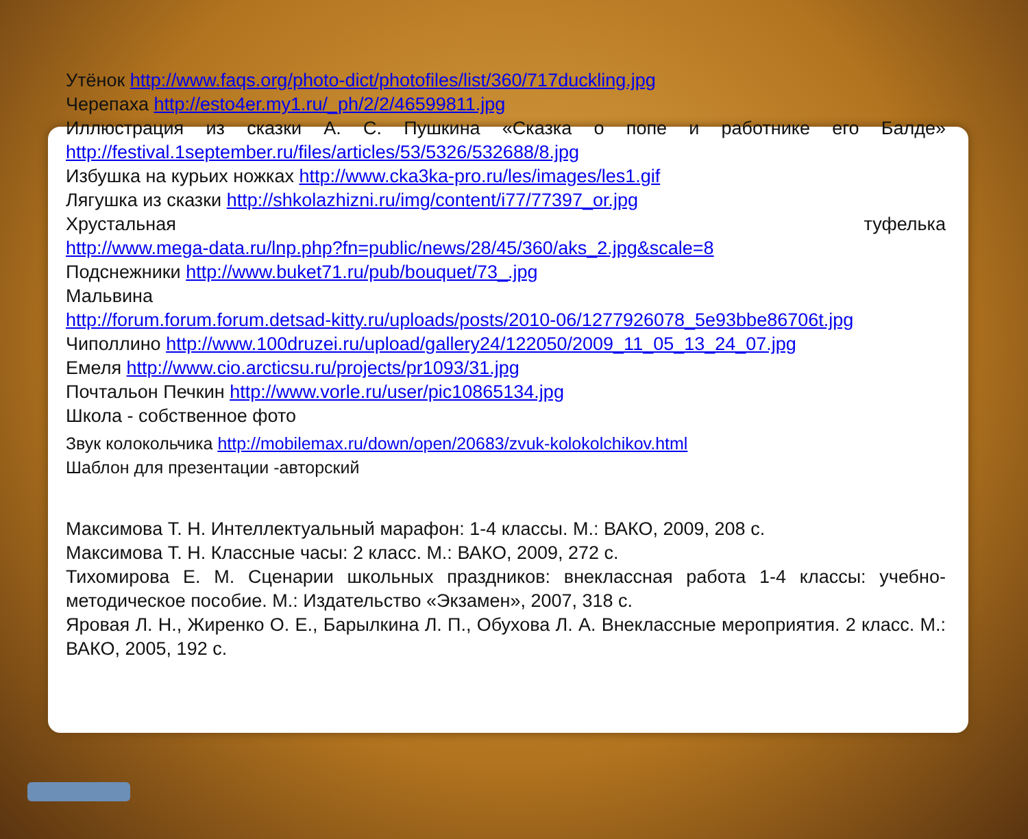Утёнок http://www.faqs.org/photo-dict/photofiles/list/360/717duckling.jpg
Черепаха http://esto4er.my1.ru/_ph/2/2/46599811.jpg
Иллюстрация из сказки А. С. Пушкина «Сказка о попе и работнике его Балде»
http://festival.1september.ru/files/articles/53/5326/532688/8.jpg
Избушка на курьих ножках http://www.cka3ka-pro.ru/les/images/les1.gif
Лягушка из сказки http://shkolazhizni.ru/img/content/i77/77397_or.jpg
Хрустальная туфелька
http://www.mega-data.ru/lnp.php?fn=public/news/28/45/360/aks_2.jpg&scale=8
Подснежники http://www.buket71.ru/pub/bouquet/73_.jpg
Мальвина
http://forum.forum.forum.detsad-kitty.ru/uploads/posts/2010-06/1277926078_5e93bbe86706t.jpg
Чиполлино http://www.100druzei.ru/upload/gallery24/122050/2009_11_05_13_24_07.jpg
Емеля http://www.cio.arcticsu.ru/projects/pr1093/31.jpg
Почтальон Печкин http://www.vorle.ru/user/pic10865134.jpg
Школа - собственное фото
Звук колокольчика http://mobilemax.ru/down/open/20683/zvuk-kolokolchikov.html
Шаблон для презентации -авторский
Максимова Т. Н. Интеллектуальный марафон: 1-4 классы. М.: ВАКО, 2009, 208 с.
Максимова Т. Н. Классные часы: 2 класс. М.: ВАКО, 2009, 272 с.
Тихомирова Е. М. Сценарии школьных праздников: внеклассная работа 1-4 классы: учебно-методическое пособие. М.: Издательство «Экзамен», 2007, 318 с.
Яровая Л. Н., Жиренко О. Е., Барылкина Л. П., Обухова Л. А. Внеклассные мероприятия. 2 класс. М.: ВАКО, 2005, 192 с.